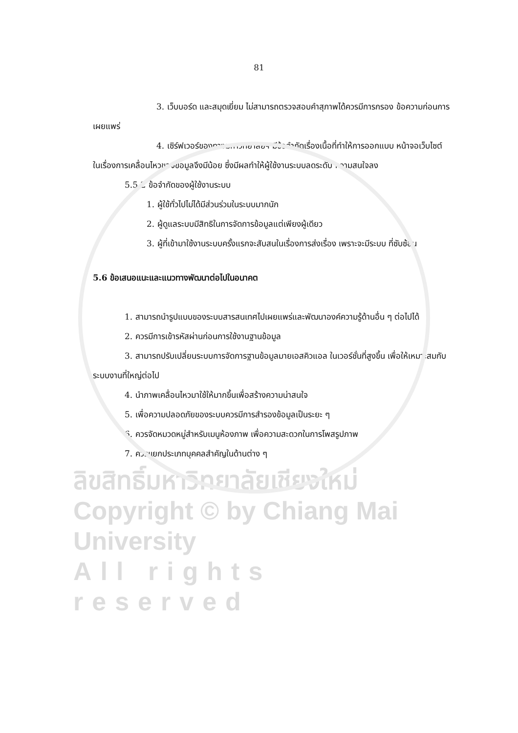81
3. เว็บบอร์ด และสมุดเยี่ยม ไม่สามารถตรวจสอบคำสุภาพได้ควรมีการกรอง ข้อความก่อนการเผยแพร่
4. เซิร์ฟเวอร์ของทางมหาวิทยาลัยฯ มีข้อจำกัดเรื่องเนื้อที่ทำให้การออกแบบ หน้าจอเว็บไซต์ในเรื่องการเคลื่อนไหวของข้อมูลจึงมีน้อย ซึ่งมีผลทำให้ผู้ใช้งานระบบลดระดับ ความสนใจลง
5.5.2 ข้อจำกัดของผู้ใช้งานระบบ
1. ผู้ใช้ทั่วไปไม่ได้มีส่วนร่วมในระบบมากนัก
2. ผู้ดูแลระบบมีสิทธิในการจัดการข้อมูลแต่เพียงผู้เดียว
3. ผู้ที่เข้ามาใช้งานระบบครั้งแรกจะสับสนในเรื่องการส่งเรื่อง เพราะจะมีระบบ ที่ซับซ้อน
5.6 ข้อเสนอแนะและแนวทางพัฒนาต่อไปในอนาคต
1. สามารถนำรูปแบบของระบบสารสนเทศไปเผยแพร่และพัฒนาองค์ความรู้ด้านอื่น ๆ ต่อไปได้
2. ควรมีการเข้ารหัสผ่านก่อนการใช้งานฐานข้อมูล
3. สามารถปรับเปลี่ยนระบบการจัดการฐานข้อมูลมายเอสคิวแอล ในเวอร์ชั่นที่สูงขึ้น เพื่อให้เหมาะสมกับระบบงานที่ใหญ่ต่อไป
4. นำภาพเคลื่อนไหวมาใช้ให้มากขึ้นเพื่อสร้างความน่าสนใจ
5. เพื่อความปลอดภัยของระบบควรมีการสำรองข้อมูลเป็นระยะ ๆ
6. ควรจัดหมวดหมู่สำหรับเมนูห้องภาพ เพื่อความสะดวกในการโพสรูปภาพ
7. ควรแยกประเภทบุคคลสำคัญในด้านต่าง ๆ
ลิขสิทธิ์มหาวิทยาลัยเชียงใหม่
Copyright © by Chiang Mai University
All rights reserved